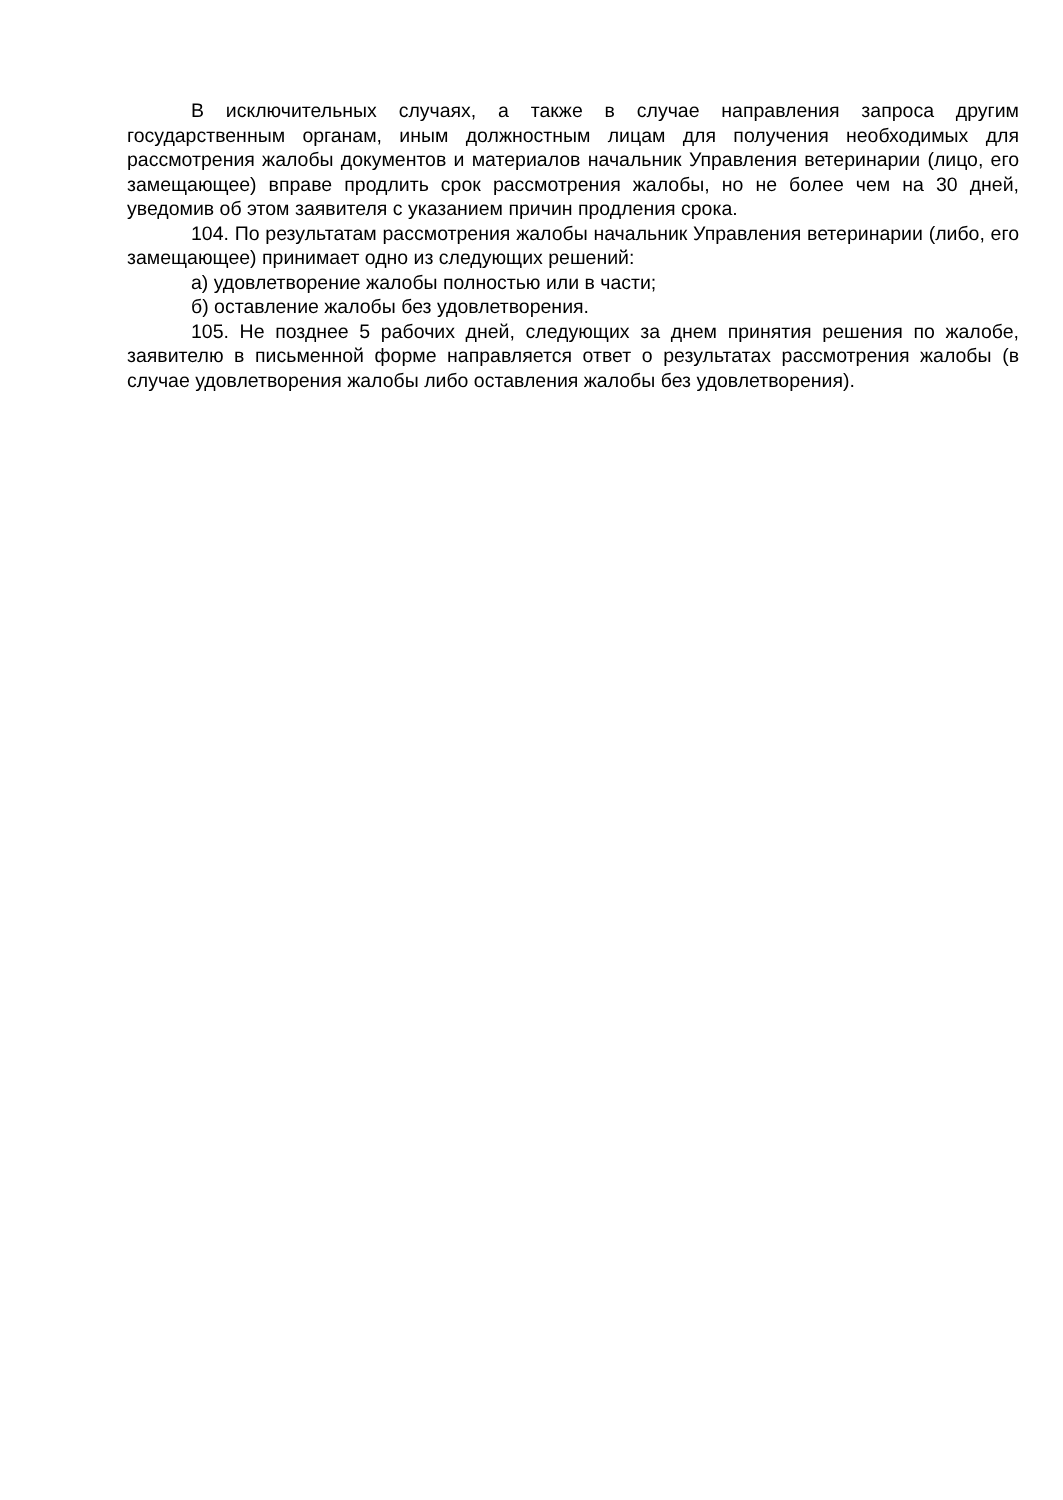В исключительных случаях, а также в случае направления запроса другим государственным органам, иным должностным лицам для получения необходимых для рассмотрения жалобы документов и материалов начальник Управления ветеринарии (лицо, его замещающее) вправе продлить срок рассмотрения жалобы, но не более чем на 30 дней, уведомив об этом заявителя с указанием причин продления срока.
104. По результатам рассмотрения жалобы начальник Управления ветеринарии (либо, его замещающее) принимает одно из следующих решений:
а) удовлетворение жалобы полностью или в части;
б) оставление жалобы без удовлетворения.
105. Не позднее 5 рабочих дней, следующих за днем принятия решения по жалобе, заявителю в письменной форме направляется ответ о результатах рассмотрения жалобы (в случае удовлетворения жалобы либо оставления жалобы без удовлетворения).